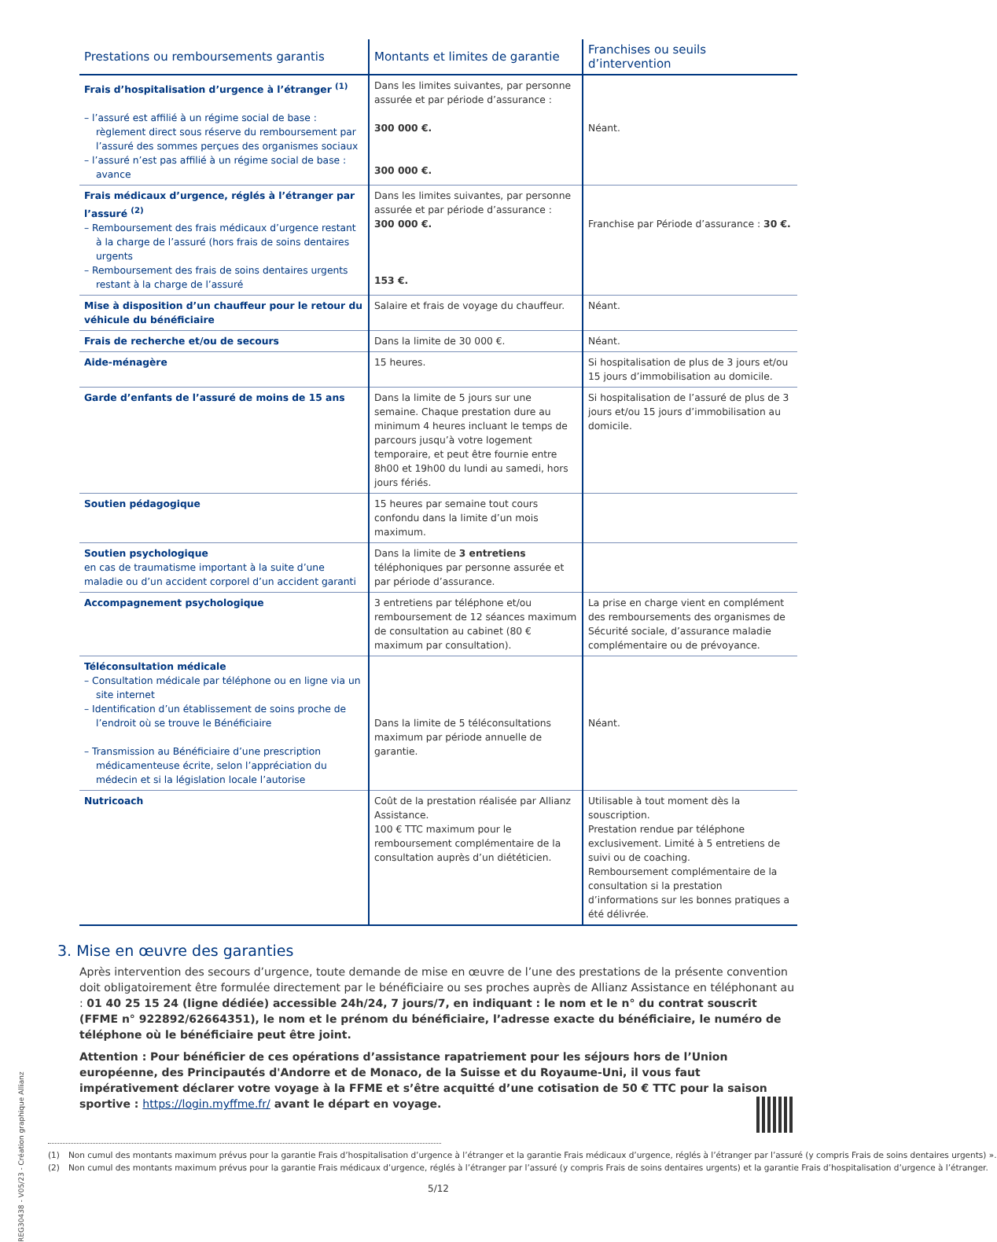REG30438 - V05/23 - Création graphique Allianz
| Prestations ou remboursements garantis | Montants et limites de garantie | Franchises ou seuils d’intervention |
| --- | --- | --- |
| Frais d’hospitalisation d’urgence à l’étranger <sup>(1)</sup> – l’assuré est affilié à un régime social de base : règlement direct sous réserve du remboursement par l’assuré des sommes perçues des organismes sociaux – l’assuré n’est pas affilié à un régime social de base : avance | Dans les limites suivantes, par personne assurée et par période d’assurance : 300 000 €. 300 000 €. | Néant. |
| Frais médicaux d’urgence, réglés à l’étranger par l’assuré <sup>(2)</sup> – Remboursement des frais médicaux d’urgence restant à la charge de l’assuré (hors frais de soins dentaires urgents – Remboursement des frais de soins dentaires urgents restant à la charge de l’assuré | Dans les limites suivantes, par personne assurée et par période d’assurance : 300 000 €. 153 €. | Franchise par Période d’assurance : 30 €. |
| Mise à disposition d’un chauffeur pour le retour du véhicule du bénéficiaire | Salaire et frais de voyage du chauffeur. | Néant. |
| Frais de recherche et/ou de secours | Dans la limite de 30 000 €. | Néant. |
| Aide-ménagère | 15 heures. | Si hospitalisation de plus de 3 jours et/ou 15 jours d’immobilisation au domicile. |
| Garde d’enfants de l’assuré de moins de 15 ans | Dans la limite de 5 jours sur une semaine. Chaque prestation dure au minimum 4 heures incluant le temps de parcours jusqu’à votre logement temporaire, et peut être fournie entre 8h00 et 19h00 du lundi au samedi, hors jours fériés. | Si hospitalisation de l’assuré de plus de 3 jours et/ou 15 jours d’immobilisation au domicile. |
| Soutien pédagogique | 15 heures par semaine tout cours confondu dans la limite d’un mois maximum. | |
| Soutien psychologique en cas de traumatisme important à la suite d’une maladie ou d’un accident corporel d’un accident garanti | Dans la limite de 3 entretiens téléphoniques par personne assurée et par période d’assurance. | |
| Accompagnement psychologique | 3 entretiens par téléphone et/ou remboursement de 12 séances maximum de consultation au cabinet (80 € maximum par consultation). | La prise en charge vient en complément des remboursements des organismes de Sécurité sociale, d’assurance maladie complémentaire ou de prévoyance. |
| Téléconsultation médicale – Consultation médicale par téléphone ou en ligne via un site internet – Identification d’un établissement de soins proche de l’endroit où se trouve le Bénéficiaire – Transmission au Bénéficiaire d’une prescription médicamenteuse écrite, selon l’appréciation du médecin et si la législation locale l’autorise | Dans la limite de 5 téléconsultations maximum par période annuelle de garantie. | Néant. |
| Nutricoach | Coût de la prestation réalisée par Allianz Assistance. 100 € TTC maximum pour le remboursement complémentaire de la consultation auprès d’un diététicien. | Utilisable à tout moment dès la souscription. Prestation rendue par téléphone exclusivement. Limité à 5 entretiens de suivi ou de coaching. Remboursement complémentaire de la consultation si la prestation d’informations sur les bonnes pratiques a été délivrée. |
3. Mise en œuvre des garanties
Après intervention des secours d’urgence, toute demande de mise en œuvre de l’une des prestations de la présente convention doit obligatoirement être formulée directement par le bénéficiaire ou ses proches auprès de Allianz Assistance en téléphonant au : 01 40 25 15 24 (ligne dédiée) accessible 24h/24, 7 jours/7, en indiquant : le nom et le n° du contrat souscrit (FFME n° 922892/62664351), le nom et le prénom du bénéficiaire, l’adresse exacte du bénéficiaire, le numéro de téléphone où le bénéficiaire peut être joint.
Attention : Pour bénéficier de ces opérations d’assistance rapatriement pour les séjours hors de l’Union européenne, des Principautés d'Andorre et de Monaco, de la Suisse et du Royaume-Uni, il vous faut impérativement déclarer votre voyage à la FFME et s’être acquitté d’une cotisation de 50 € TTC pour la saison sportive : https://login.myffme.fr/ avant le départ en voyage.
(1) Non cumul des montants maximum prévus pour la garantie Frais d’hospitalisation d’urgence à l’étranger et la garantie Frais médicaux d’urgence, réglés à l’étranger par l’assuré (y compris Frais de soins dentaires urgents) ».
(2) Non cumul des montants maximum prévus pour la garantie Frais médicaux d’urgence, réglés à l’étranger par l’assuré (y compris Frais de soins dentaires urgents) et la garantie Frais d’hospitalisation d’urgence à l’étranger.
5/12